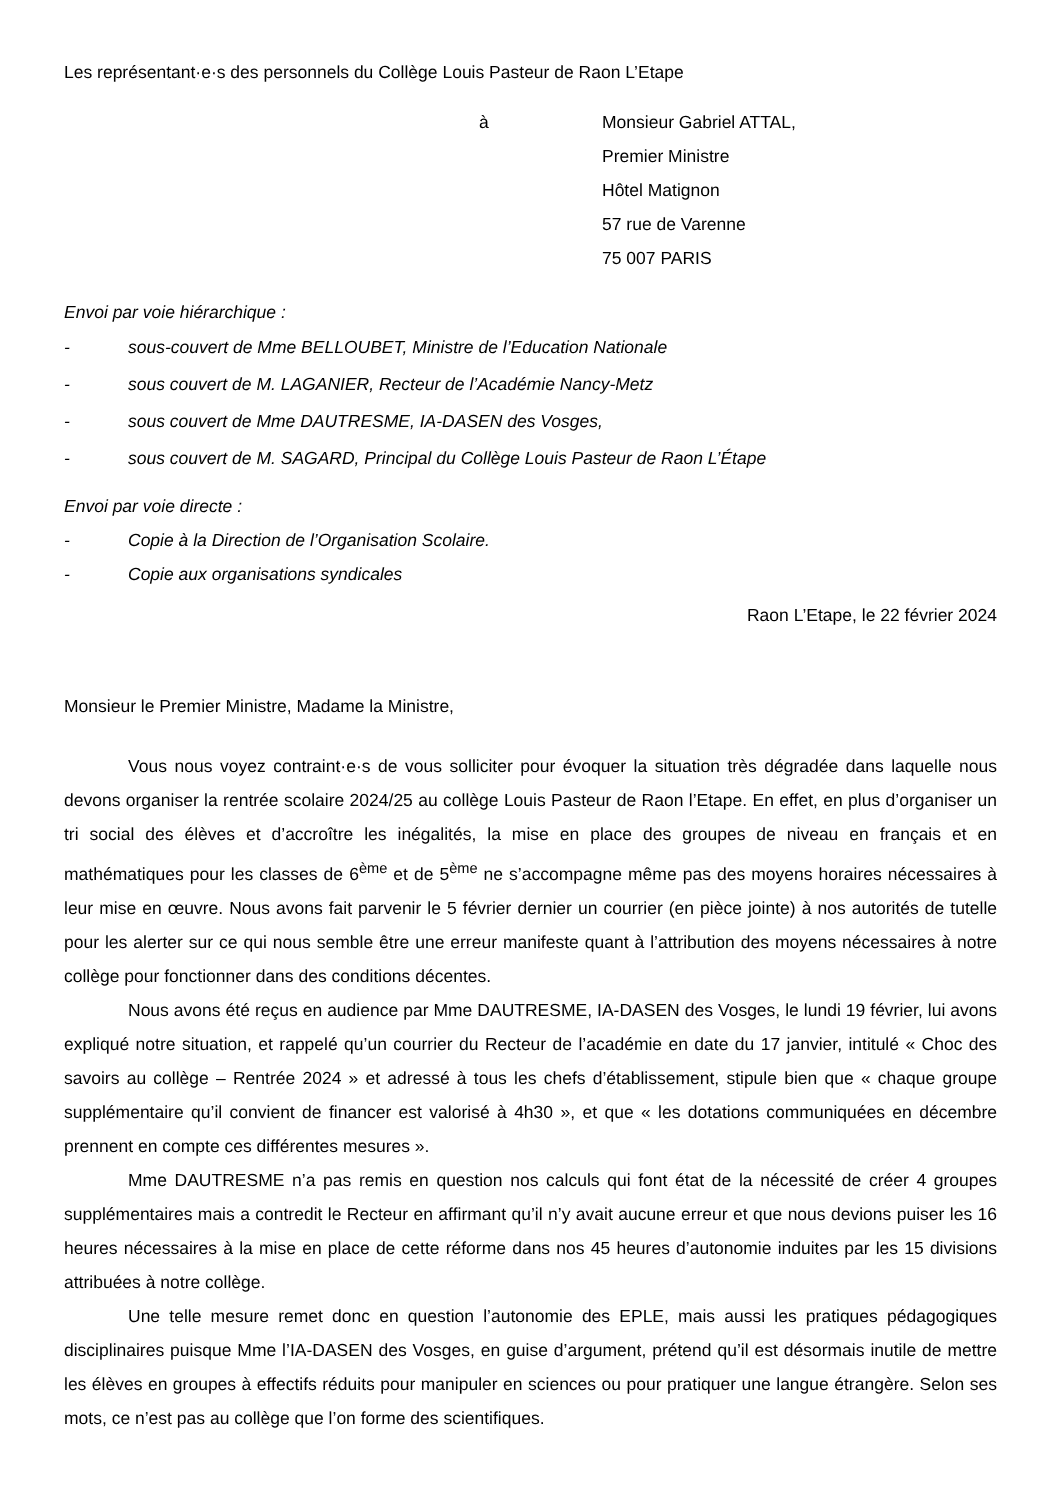Les représentant·e·s des personnels du Collège Louis Pasteur de Raon L’Etape
à Monsieur Gabriel ATTAL,
Premier Ministre
Hôtel Matignon
57 rue de Varenne
75 007 PARIS
Envoi par voie hiérarchique :
- sous-couvert de Mme BELLOUBET, Ministre de l’Education Nationale
- sous couvert de M. LAGANIER, Recteur de l’Académie Nancy-Metz
- sous couvert de Mme DAUTRESME, IA-DASEN des Vosges,
- sous couvert de M. SAGARD, Principal du Collège Louis Pasteur de Raon L’Étape
Envoi par voie directe :
- Copie à la Direction de l’Organisation Scolaire.
- Copie aux organisations syndicales
Raon L’Etape, le 22 février 2024
Monsieur le Premier Ministre, Madame la Ministre,
Vous nous voyez contraint·e·s de vous solliciter pour évoquer la situation très dégradée dans laquelle nous devons organiser la rentrée scolaire 2024/25 au collège Louis Pasteur de Raon l’Etape. En effet, en plus d’organiser un tri social des élèves et d’accroître les inégalités, la mise en place des groupes de niveau en français et en mathématiques pour les classes de 6<sup>ème</sup> et de 5<sup>ème</sup> ne s’accompagne même pas des moyens horaires nécessaires à leur mise en œuvre. Nous avons fait parvenir le 5 février dernier un courrier (en pièce jointe) à nos autorités de tutelle pour les alerter sur ce qui nous semble être une erreur manifeste quant à l’attribution des moyens nécessaires à notre collège pour fonctionner dans des conditions décentes.
Nous avons été reçus en audience par Mme DAUTRESME, IA-DASEN des Vosges, le lundi 19 février, lui avons expliqué notre situation, et rappelé qu’un courrier du Recteur de l’académie en date du 17 janvier, intitulé « Choc des savoirs au collège – Rentrée 2024 » et adressé à tous les chefs d’établissement, stipule bien que « chaque groupe supplémentaire qu’il convient de financer est valorisé à 4h30 », et que « les dotations communiquées en décembre prennent en compte ces différentes mesures ».
Mme DAUTRESME n’a pas remis en question nos calculs qui font état de la nécessité de créer 4 groupes supplémentaires mais a contredit le Recteur en affirmant qu’il n’y avait aucune erreur et que nous devions puiser les 16 heures nécessaires à la mise en place de cette réforme dans nos 45 heures d’autonomie induites par les 15 divisions attribuées à notre collège.
Une telle mesure remet donc en question l’autonomie des EPLE, mais aussi les pratiques pédagogiques disciplinaires puisque Mme l’IA-DASEN des Vosges, en guise d’argument, prétend qu’il est désormais inutile de mettre les élèves en groupes à effectifs réduits pour manipuler en sciences ou pour pratiquer une langue étrangère. Selon ses mots, ce n’est pas au collège que l’on forme des scientifiques.